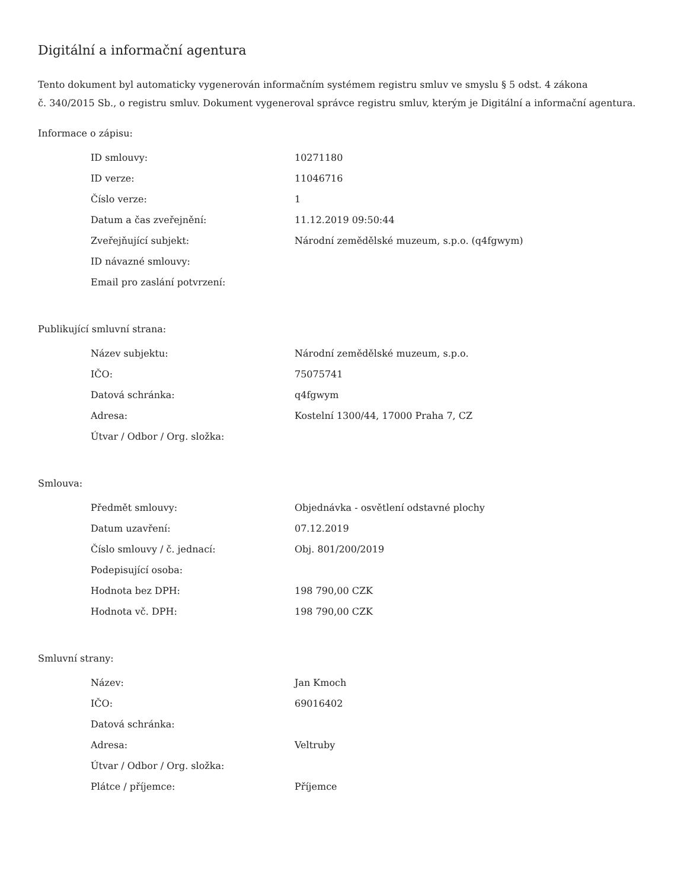Digitální a informační agentura
Tento dokument byl automaticky vygenerován informačním systémem registru smluv ve smyslu § 5 odst. 4 zákona
č. 340/2015 Sb., o registru smluv. Dokument vygeneroval správce registru smluv, kterým je Digitální a informační agentura.
Informace o zápisu:
| ID smlouvy: | 10271180 |
| ID verze: | 11046716 |
| Číslo verze: | 1 |
| Datum a čas zveřejnění: | 11.12.2019 09:50:44 |
| Zveřejňující subjekt: | Národní zemědělské muzeum, s.p.o. (q4fgwym) |
| ID návazné smlouvy: | |
| Email pro zaslání potvrzení: | |
Publikující smluvní strana:
| Název subjektu: | Národní zemědělské muzeum, s.p.o. |
| IČO: | 75075741 |
| Datová schránka: | q4fgwym |
| Adresa: | Kostelní 1300/44, 17000 Praha 7, CZ |
| Útvar / Odbor / Org. složka: | |
Smlouva:
| Předmět smlouvy: | Objednávka - osvětlení odstavné plochy |
| Datum uzavření: | 07.12.2019 |
| Číslo smlouvy / č. jednací: | Obj. 801/200/2019 |
| Podepisující osoba: | |
| Hodnota bez DPH: | 198 790,00 CZK |
| Hodnota vč. DPH: | 198 790,00 CZK |
Smluvní strany:
| Název: | Jan Kmoch |
| IČO: | 69016402 |
| Datová schránka: | |
| Adresa: | Veltruby |
| Útvar / Odbor / Org. složka: | |
| Plátce / příjemce: | Příjemce |